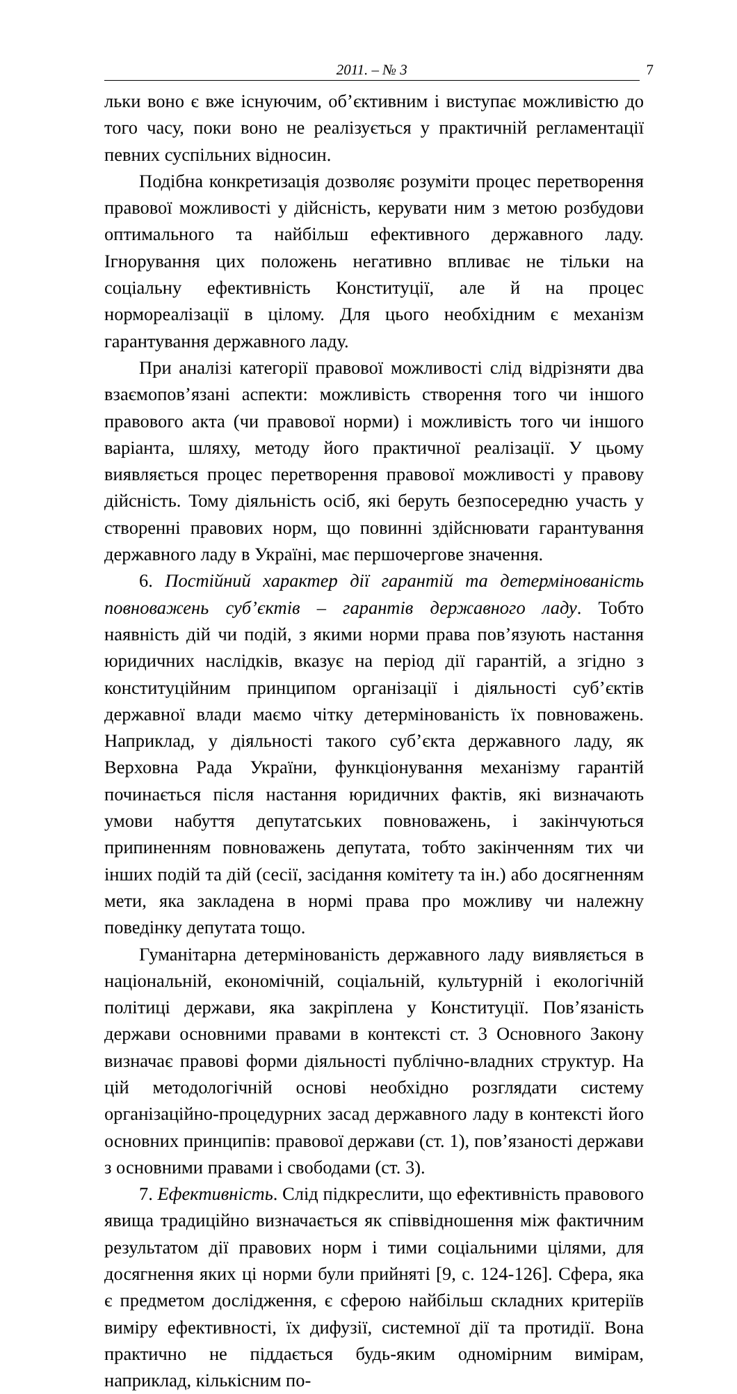2011. – № 3 7
льки воно є вже існуючим, об’єктивним і виступає можливістю до того часу, поки воно не реалізується у практичній регламентації певних суспільних відносин.
Подібна конкретизація дозволяє розуміти процес перетворення правової можливості у дійсність, керувати ним з метою розбудови оптимального та найбільш ефективного державного ладу. Ігнорування цих положень негативно впливає не тільки на соціальну ефективність Конституції, але й на процес нормореалізації в цілому. Для цього необхідним є механізм гарантування державного ладу.
При аналізі категорії правової можливості слід відрізняти два взаємопов’язані аспекти: можливість створення того чи іншого правового акта (чи правової норми) і можливість того чи іншого варіанта, шляху, методу його практичної реалізації. У цьому виявляється процес перетворення правової можливості у правову дійсність. Тому діяльність осіб, які беруть безпосередню участь у створенні правових норм, що повинні здійснювати гарантування державного ладу в Україні, має першочергове значення.
6. Постійний характер дії гарантій та детермінованість повноважень суб’єктів – гарантів державного ладу. Тобто наявність дій чи подій, з якими норми права пов’язують настання юридичних наслідків, вказує на період дії гарантій, а згідно з конституційним принципом організації і діяльності суб’єктів державної влади маємо чітку детермінованість їх повноважень. Наприклад, у діяльності такого суб’єкта державного ладу, як Верховна Рада України, функціонування механізму гарантій починається після настання юридичних фактів, які визначають умови набуття депутатських повноважень, і закінчуються припиненням повноважень депутата, тобто закінченням тих чи інших подій та дій (сесії, засідання комітету та ін.) або досягненням мети, яка закладена в нормі права про можливу чи належну поведінку депутата тощо.
Гуманітарна детермінованість державного ладу виявляється в національній, економічній, соціальній, культурній і екологічній політиці держави, яка закріплена у Конституції. Пов’язаність держави основними правами в контексті ст. 3 Основного Закону визначає правові форми діяльності публічно-владних структур. На цій методологічній основі необхідно розглядати систему організаційно-процедурних засад державного ладу в контексті його основних принципів: правової держави (ст. 1), пов’язаності держави з основними правами і свободами (ст. 3).
7. Ефективність. Слід підкреслити, що ефективність правового явища традиційно визначається як співвідношення між фактичним результатом дії правових норм і тими соціальними цілями, для досягнення яких ці норми були прийняті [9, с. 124-126]. Сфера, яка є предметом дослідження, є сферою найбільш складних критеріїв виміру ефективності, їх дифузії, системної дії та протидії. Вона практично не піддається будь-яким одномірним вимірам, наприклад, кількісним по-